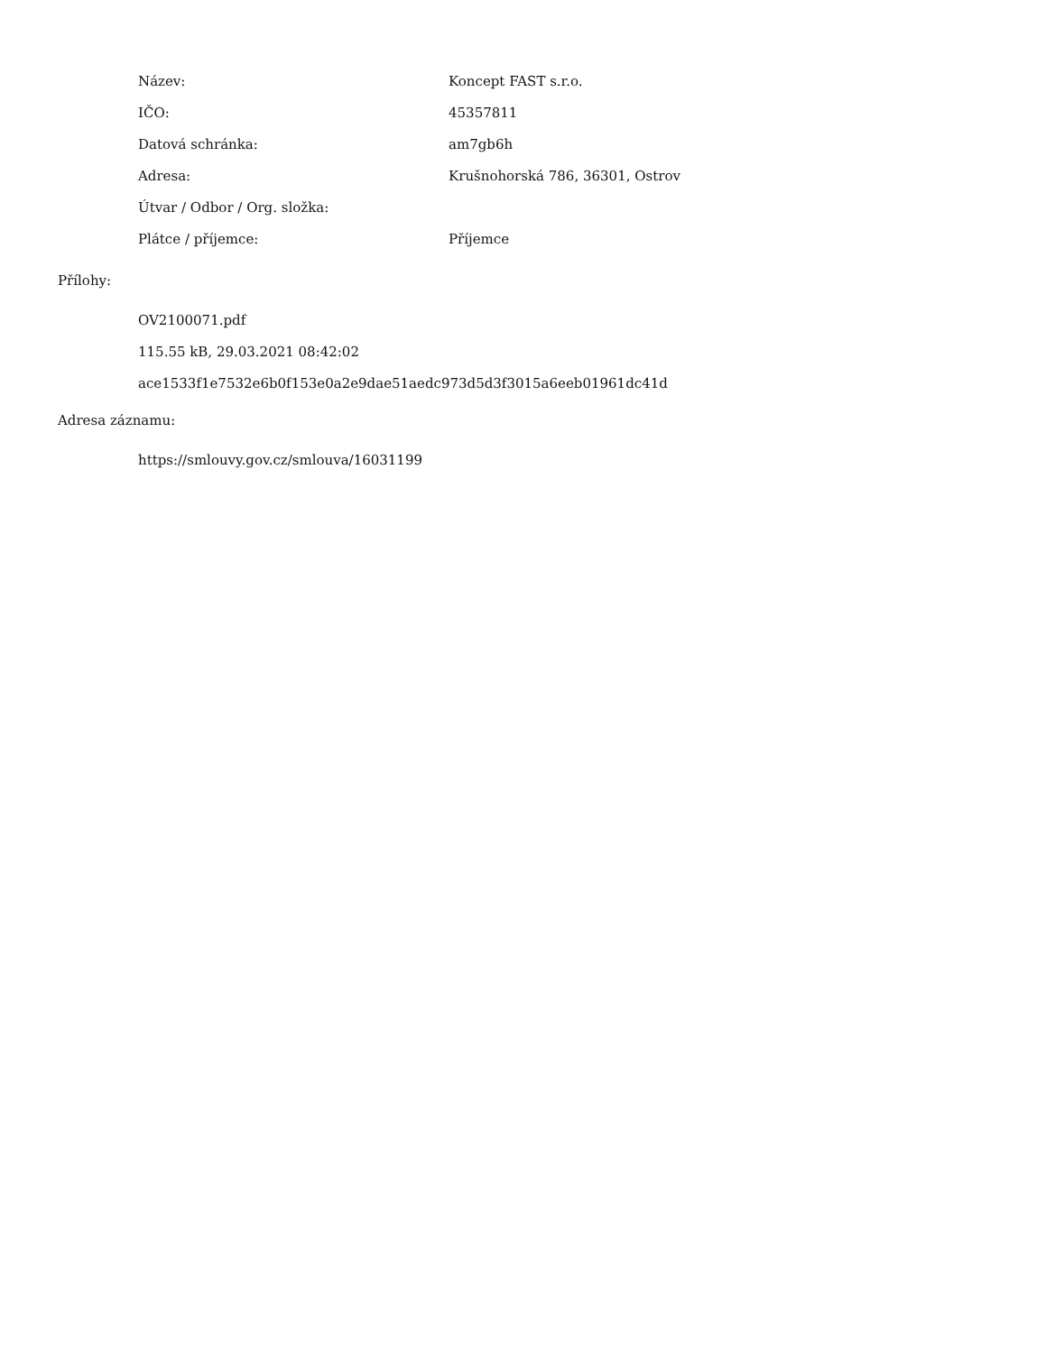Název: Koncept FAST s.r.o.
IČO: 45357811
Datová schránka: am7gb6h
Adresa:
Krušnohorská 786, 36301, Ostrov
Útvar / Odbor / Org. složka:
Plátce / příjemce: Příjemce
Přílohy:
OV2100071.pdf
115.55 kB, 29.03.2021 08:42:02
ace1533f1e7532e6b0f153e0a2e9dae51aedc973d5d3f3015a6eeb01961dc41d
Adresa záznamu:
https://smlouvy.gov.cz/smlouva/16031199